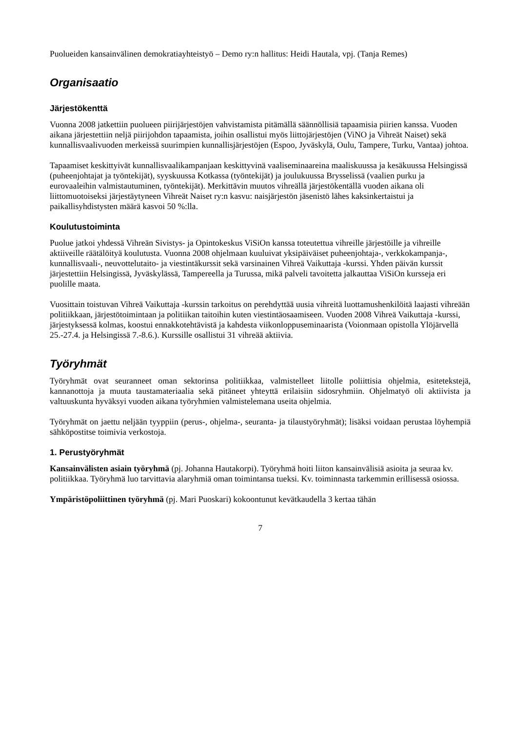Puolueiden kansainvälinen demokratiayhteistyö – Demo ry:n hallitus: Heidi Hautala, vpj. (Tanja Remes)
Organisaatio
Järjestökenttä
Vuonna 2008 jatkettiin puolueen piirijärjestöjen vahvistamista pitämällä säännöllisiä tapaamisia piirien kanssa. Vuoden aikana järjestettiin neljä piirijohdon tapaamista, joihin osallistui myös liittojärjestöjen (ViNO ja Vihreät Naiset) sekä kunnallisvaalivuoden merkeissä suurimpien kunnallisjärjestöjen (Espoo, Jyväskylä, Oulu, Tampere, Turku, Vantaa) johtoa.
Tapaamiset keskittyivät kunnallisvaalikampanjaan keskittyvinä vaaliseminaareina maaliskuussa ja kesäkuussa Helsingissä (puheenjohtajat ja työntekijät), syyskuussa Kotkassa (työntekijät) ja joulukuussa Brysselissä (vaalien purku ja eurovaaleihin valmistautuminen, työntekijät). Merkittävin muutos vihreällä järjestökentällä vuoden aikana oli liittomuotoiseksi järjestäytyneen Vihreät Naiset ry:n kasvu: naisjärjestön jäsenistö lähes kaksinkertaistui ja paikallisyhdistysten määrä kasvoi 50 %:lla.
Koulutustoiminta
Puolue jatkoi yhdessä Vihreän Sivistys- ja Opintokeskus ViSiOn kanssa toteutettua vihreille järjestöille ja vihreille aktiiveille räätälöityä koulutusta. Vuonna 2008 ohjelmaan kuuluivat yksipäiväiset puheenjohtaja-, verkkokampanja-, kunnallisvaali-, neuvottelutaito- ja viestintäkurssit sekä varsinainen Vihreä Vaikuttaja -kurssi. Yhden päivän kurssit järjestettiin Helsingissä, Jyväskylässä, Tampereella ja Turussa, mikä palveli tavoitetta jalkauttaa ViSiOn kursseja eri puolille maata.
Vuosittain toistuvan Vihreä Vaikuttaja -kurssin tarkoitus on perehdyttää uusia vihreitä luottamushenkilöitä laajasti vihreään politiikkaan, järjestötoimintaan ja politiikan taitoihin kuten viestintäosaamiseen. Vuoden 2008 Vihreä Vaikuttaja -kurssi, järjestyksessä kolmas, koostui ennakkotehtävistä ja kahdesta viikonloppuseminaarista (Voionmaan opistolla Ylöjärvellä 25.-27.4. ja Helsingissä 7.-8.6.). Kurssille osallistui 31 vihreää aktiivia.
Työryhmät
Työryhmät ovat seuranneet oman sektorinsa politiikkaa, valmistelleet liitolle poliittisia ohjelmia, esitetekstejä, kannanottoja ja muuta taustamateriaalia sekä pitäneet yhteyttä erilaisiin sidosryhmiin. Ohjelmatyö oli aktiivista ja valtuuskunta hyväksyi vuoden aikana työryhmien valmistelemana useita ohjelmia.
Työryhmät on jaettu neljään tyyppiin (perus-, ohjelma-, seuranta- ja tilaustyöryhmät); lisäksi voidaan perustaa löyhempiä sähköpostitse toimivia verkostoja.
1. Perustyöryhmät
Kansainvälisten asiain työryhmä (pj. Johanna Hautakorpi). Työryhmä hoiti liiton kansainvälisiä asioita ja seuraa kv. politiikkaa. Työryhmä luo tarvittavia alaryhmiä oman toimintansa tueksi. Kv. toiminnasta tarkemmin erillisessä osiossa.
Ympäristöpoliittinen työryhmä (pj. Mari Puoskari) kokoontunut kevätkaudella 3 kertaa tähän
7